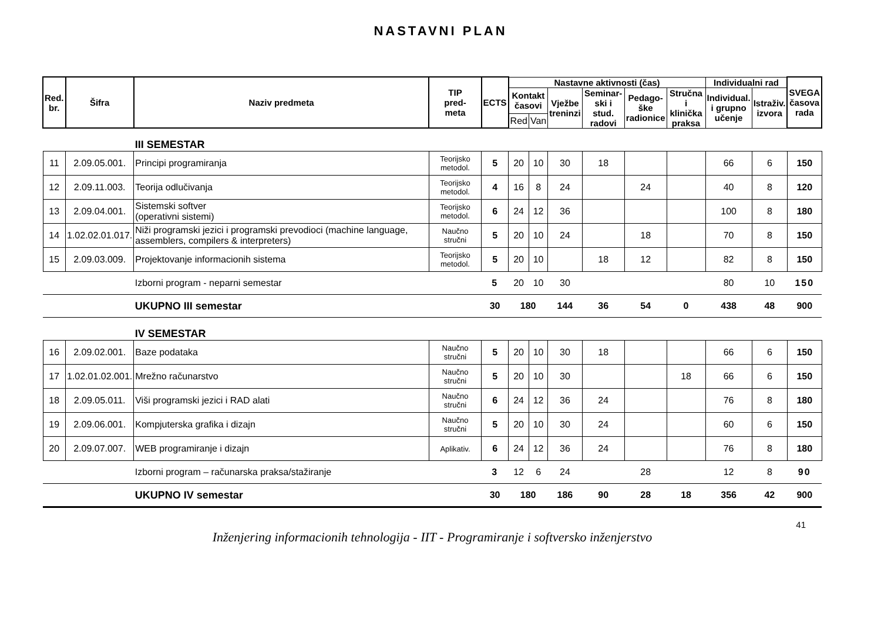NASTAVNI PLAN
| Red. br. | Šifra | Naziv predmeta | TIP pred- meta | ECTS | Nastavne aktivnosti (čas) | | | | | | Individualni rad | | SVEGA časova rada |
| --- | --- | --- | --- | --- | --- | --- | --- | --- | --- | --- | --- | --- | --- |
| | | | | | Kontakt časovi | | Vježbe treninzi | Seminar- ski i stud. radovi | Pedago- ške radionice | Stručna i klinička praksa | Individual. i grupno učenje | Istraživ. izvora | |
| | | | | | Red | Van | | | | | | | |
| | | III SEMESTAR | | | | | | | | | | | |
| 11 | 2.09.05.001. | Principi programiranja | Teorijsko metodol. | 5 | 20 | 10 | 30 | 18 | | | 66 | 6 | 150 |
| 12 | 2.09.11.003. | Teorija odlučivanja | Teorijsko metodol. | 4 | 16 | 8 | 24 | | 24 | | 40 | 8 | 120 |
| 13 | 2.09.04.001. | Sistemski softver (operativni sistemi) | Teorijsko metodol. | 6 | 24 | 12 | 36 | | | | 100 | 8 | 180 |
| 14 | 1.02.02.01.017. | Niži programski jezici i programski prevodioci (machine language, assemblers, compilers & interpreters) | Naučno stručni | 5 | 20 | 10 | 24 | | 18 | | 70 | 8 | 150 |
| 15 | 2.09.03.009. | Projektovanje informacionih sistema | Teorijsko metodol. | 5 | 20 | 10 | | 18 | 12 | | 82 | 8 | 150 |
| | | Izborni program - neparni semestar | | 5 | 20 | 10 | 30 | | | | 80 | 10 | 150 |
| | | UKUPNO III semestar | | 30 | 180 | | 144 | 36 | 54 | 0 | 438 | 48 | 900 |
| | | IV SEMESTAR | | | | | | | | | | | |
| 16 | 2.09.02.001. | Baze podataka | Naučno stručni | 5 | 20 | 10 | 30 | 18 | | | 66 | 6 | 150 |
| 17 | 1.02.01.02.001. | Mrežno računarstvo | Naučno stručni | 5 | 20 | 10 | 30 | | | 18 | 66 | 6 | 150 |
| 18 | 2.09.05.011. | Viši programski jezici i RAD alati | Naučno stručni | 6 | 24 | 12 | 36 | 24 | | | 76 | 8 | 180 |
| 19 | 2.09.06.001. | Kompjuterska grafika i dizajn | Naučno stručni | 5 | 20 | 10 | 30 | 24 | | | 60 | 6 | 150 |
| 20 | 2.09.07.007. | WEB programiranje i dizajn | Aplikativ. | 6 | 24 | 12 | 36 | 24 | | | 76 | 8 | 180 |
| | | Izborni program – računarska praksa/stažiranje | | 3 | 12 | 6 | 24 | | 28 | | 12 | 8 | 90 |
| | | UKUPNO IV semestar | | 30 | 180 | | 186 | 90 | 28 | 18 | 356 | 42 | 900 |
41
Inženjering informacionih tehnologija - IIT - Programiranje i softversko inženjerstvo